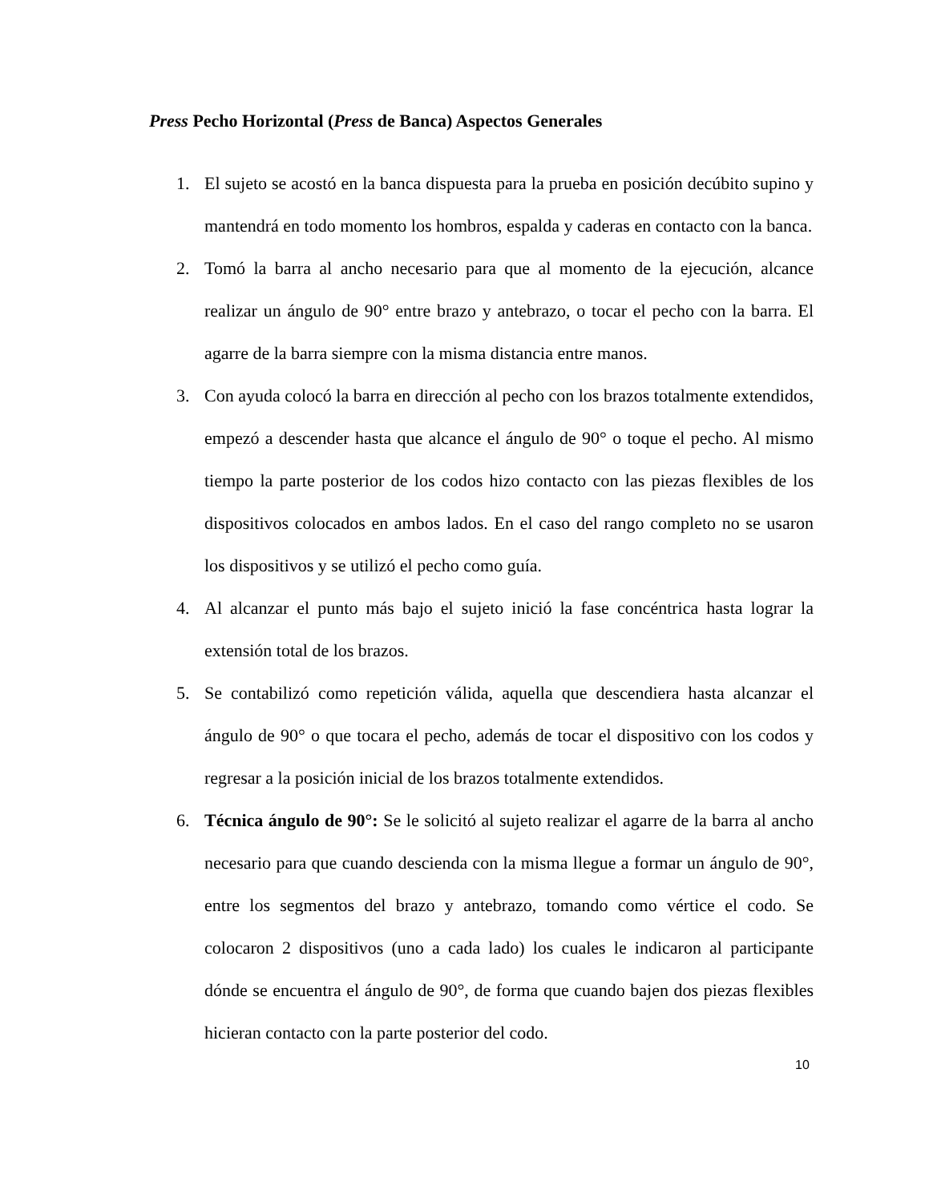Press Pecho Horizontal (Press de Banca) Aspectos Generales
1. El sujeto se acostó en la banca dispuesta para la prueba en posición decúbito supino y mantendrá en todo momento los hombros, espalda y caderas en contacto con la banca.
2. Tomó la barra al ancho necesario para que al momento de la ejecución, alcance realizar un ángulo de 90° entre brazo y antebrazo, o tocar el pecho con la barra. El agarre de la barra siempre con la misma distancia entre manos.
3. Con ayuda colocó la barra en dirección al pecho con los brazos totalmente extendidos, empezó a descender hasta que alcance el ángulo de 90° o toque el pecho. Al mismo tiempo la parte posterior de los codos hizo contacto con las piezas flexibles de los dispositivos colocados en ambos lados. En el caso del rango completo no se usaron los dispositivos y se utilizó el pecho como guía.
4. Al alcanzar el punto más bajo el sujeto inició la fase concéntrica hasta lograr la extensión total de los brazos.
5. Se contabilizó como repetición válida, aquella que descendiera hasta alcanzar el ángulo de 90° o que tocara el pecho, además de tocar el dispositivo con los codos y regresar a la posición inicial de los brazos totalmente extendidos.
6. Técnica ángulo de 90°: Se le solicitó al sujeto realizar el agarre de la barra al ancho necesario para que cuando descienda con la misma llegue a formar un ángulo de 90°, entre los segmentos del brazo y antebrazo, tomando como vértice el codo. Se colocaron 2 dispositivos (uno a cada lado) los cuales le indicaron al participante dónde se encuentra el ángulo de 90°, de forma que cuando bajen dos piezas flexibles hicieran contacto con la parte posterior del codo.
10